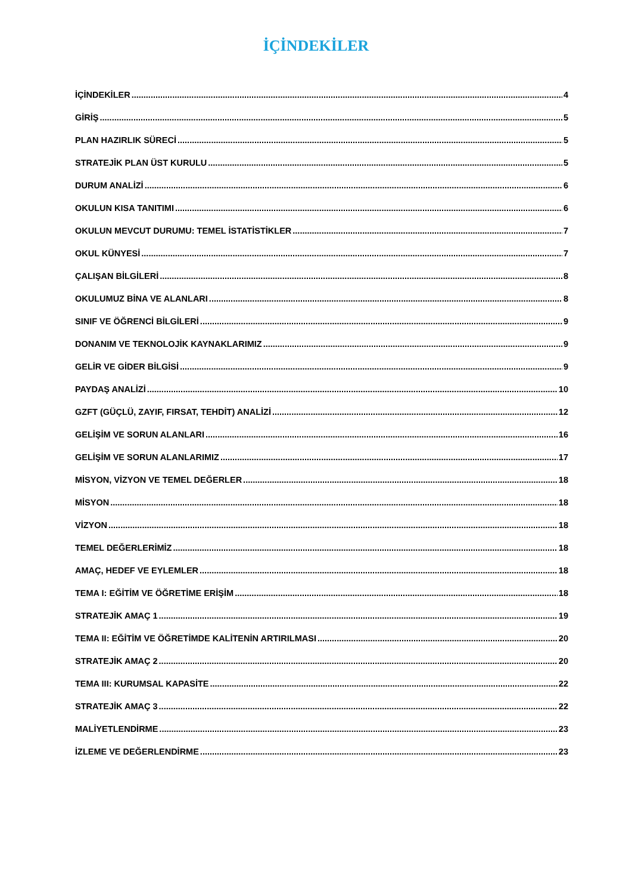İÇİNDEKİLER
İÇİNDEKİLER 4
GİRİŞ 5
PLAN HAZIRLIK SÜRECİ 5
STRATEJİK PLAN ÜST KURULU 5
DURUM ANALİZİ 6
OKULUN KISA TANITIMI 6
OKULUN MEVCUT DURUMU: TEMEL İSTATİSTİKLER 7
OKUL KÜNYESİ 7
ÇALIŞAN BİLGİLERİ 8
OKULUMUZ BİNA VE ALANLARI 8
SINIF VE ÖĞRENCİ BİLGİLERİ 9
DONANIM VE TEKNOLOJİK KAYNAKLARIMIZ 9
GELİR VE GİDER BİLGİSİ 9
PAYDAŞ ANALİZİ 10
GZFT (GÜÇLÜ, ZAYIF, FIRSAT, TEHDİT) ANALİZİ 12
GELİŞİM VE SORUN ALANLARI 16
GELİŞİM VE SORUN ALANLARIMIZ 17
MİSYON, VİZYON VE TEMEL DEĞERLER 18
MİSYON 18
VİZYON 18
TEMEL DEĞERLERİMİZ 18
AMAÇ, HEDEF VE EYLEMLER 18
TEMA I: EĞİTİM VE ÖĞRETİME ERİŞİM 18
STRATEJİK AMAÇ 1 19
TEMA II: EĞİTİM VE ÖĞRETİMDE KALİTENİN ARTIRILMASI 20
STRATEJİK AMAÇ 2 20
TEMA III: KURUMSAL KAPASİTE 22
STRATEJİK AMAÇ 3 22
MALİYETLENDİRME 23
İZLEME VE DEĞERLENDİRME 23